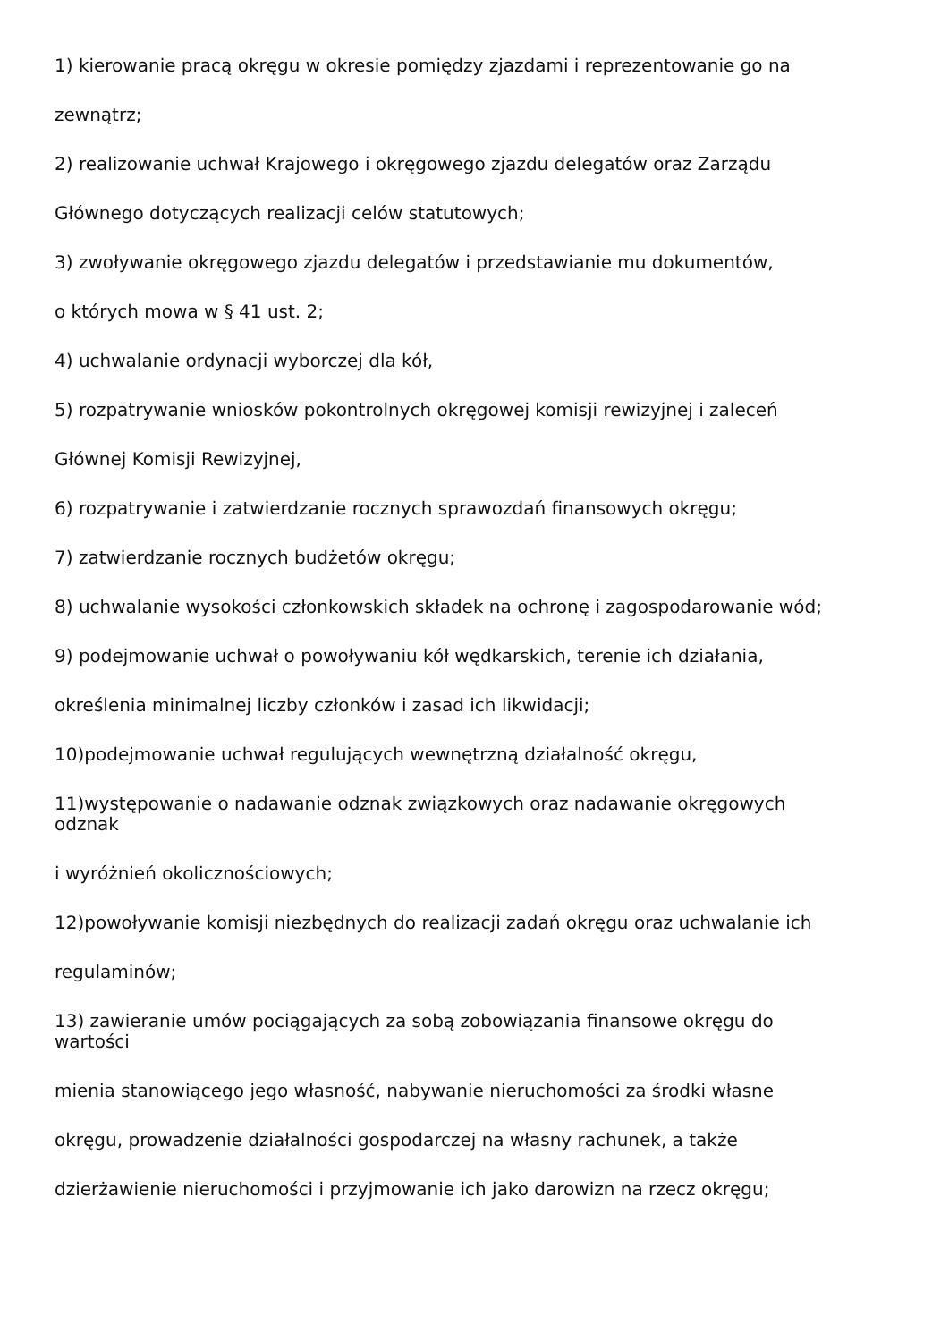1) kierowanie pracą okręgu w okresie pomiędzy zjazdami i reprezentowanie go na
zewnątrz;
2) realizowanie uchwał Krajowego i okręgowego zjazdu delegatów oraz Zarządu
Głównego dotyczących realizacji celów statutowych;
3) zwoływanie okręgowego zjazdu delegatów i przedstawianie mu dokumentów,
o których mowa w § 41 ust. 2;
4) uchwalanie ordynacji wyborczej dla kół,
5) rozpatrywanie wniosków pokontrolnych okręgowej komisji rewizyjnej i zaleceń
Głównej Komisji Rewizyjnej,
6) rozpatrywanie i zatwierdzanie rocznych sprawozdań finansowych okręgu;
7) zatwierdzanie rocznych budżetów okręgu;
8) uchwalanie wysokości członkowskich składek na ochronę i zagospodarowanie wód;
9) podejmowanie uchwał o powoływaniu kół wędkarskich, terenie ich działania,
określenia minimalnej liczby członków i zasad ich likwidacji;
10)podejmowanie uchwał regulujących wewnętrzną działalność okręgu,
11)występowanie o nadawanie odznak związkowych oraz nadawanie okręgowych
odznak
i wyróżnień okolicznościowych;
12)powoływanie komisji niezbędnych do realizacji zadań okręgu oraz uchwalanie ich
regulaminów;
13) zawieranie umów pociągających za sobą zobowiązania finansowe okręgu do
wartości
mienia stanowiącego jego własność, nabywanie nieruchomości za środki własne
okręgu, prowadzenie działalności gospodarczej na własny rachunek, a także
dzierżawienie nieruchomości i przyjmowanie ich jako darowizn na rzecz okręgu;